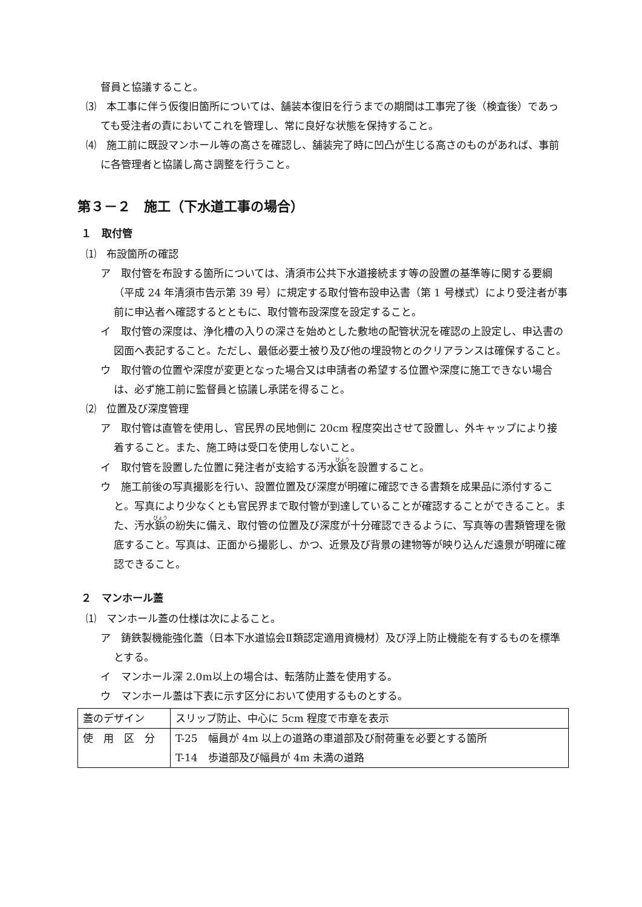督員と協議すること。
⑶　本工事に伴う仮復旧箇所については、舗装本復旧を行うまでの期間は工事完了後（検査後）であっても受注者の責においてこれを管理し、常に良好な状態を保持すること。
⑷　施工前に既設マンホール等の高さを確認し、舗装完了時に凹凸が生じる高さのものがあれば、事前に各管理者と協議し高さ調整を行うこと。
第３－２　施工（下水道工事の場合）
１　取付管
⑴　布設箇所の確認
ア　取付管を布設する箇所については、清須市公共下水道接続ます等の設置の基準等に関する要綱（平成 24 年清須市告示第 39 号）に規定する取付管布設申込書（第 1 号様式）により受注者が事前に申込者へ確認するとともに、取付管布設深度を設定すること。
イ　取付管の深度は、浄化槽の入りの深さを始めとした敷地の配管状況を確認の上設定し、申込書の図面へ表記すること。ただし、最低必要土被り及び他の埋設物とのクリアランスは確保すること。
ウ　取付管の位置や深度が変更となった場合又は申請者の希望する位置や深度に施工できない場合は、必ず施工前に監督員と協議し承諾を得ること。
⑵　位置及び深度管理
ア　取付管は直管を使用し、官民界の民地側に 20cm 程度突出させて設置し、外キャップにより接着すること。また、施工時は受口を使用しないこと。
イ　取付管を設置した位置に発注者が支給する汚水鋲を設置すること。
ウ　施工前後の写真撮影を行い、設置位置及び深度が明確に確認できる書類を成果品に添付すること。写真により少なくとも官民界まで取付管が到達していることが確認することができること。また、汚水鋲の紛失に備え、取付管の位置及び深度が十分確認できるように、写真等の書類管理を徹底すること。写真は、正面から撮影し、かつ、近景及び背景の建物等が映り込んだ遠景が明確に確認できること。
２　マンホール蓋
⑴　マンホール蓋の仕様は次によること。
ア　鋳鉄製機能強化蓋（日本下水道協会Ⅱ類認定適用資機材）及び浮上防止機能を有するものを標準とする。
イ　マンホール深 2.0m以上の場合は、転落防止蓋を使用する。
ウ　マンホール蓋は下表に示す区分において使用するものとする。
| 蓋のデザイン | スリップ防止、中心に 5cm 程度で市章を表示 |
| 使 用 区 分 | T-25 幅員が 4m 以上の道路の車道部及び耐荷重を必要とする箇所 T-14 歩道部及び幅員が 4m 未満の道路 |